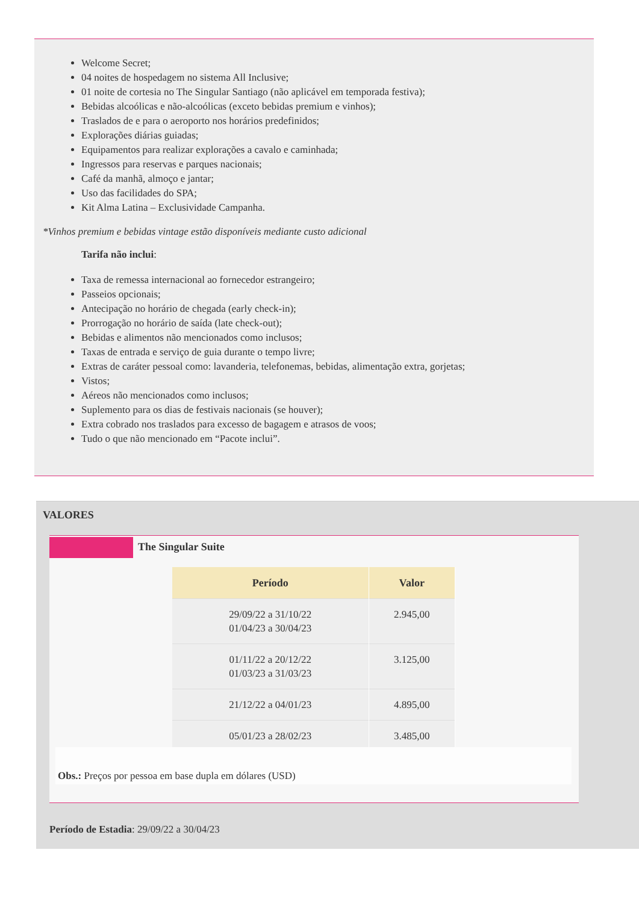Welcome Secret;
04 noites de hospedagem no sistema All Inclusive;
01 noite de cortesia no The Singular Santiago (não aplicável em temporada festiva);
Bebidas alcoólicas e não-alcoólicas (exceto bebidas premium e vinhos);
Traslados de e para o aeroporto nos horários predefinidos;
Explorações diárias guiadas;
Equipamentos para realizar explorações a cavalo e caminhada;
Ingressos para reservas e parques nacionais;
Café da manhã, almoço e jantar;
Uso das facilidades do SPA;
Kit Alma Latina – Exclusividade Campanha.
*Vinhos premium e bebidas vintage estão disponíveis mediante custo adicional
Tarifa não inclui:
Taxa de remessa internacional ao fornecedor estrangeiro;
Passeios opcionais;
Antecipação no horário de chegada (early check-in);
Prorrogação no horário de saída (late check-out);
Bebidas e alimentos não mencionados como inclusos;
Taxas de entrada e serviço de guia durante o tempo livre;
Extras de caráter pessoal como: lavanderia, telefonemas, bebidas, alimentação extra, gorjetas;
Vistos;
Aéreos não mencionados como inclusos;
Suplemento para os dias de festivais nacionais (se houver);
Extra cobrado nos traslados para excesso de bagagem e atrasos de voos;
Tudo o que não mencionado em “Pacote inclui”.
VALORES
The Singular Suite
| Período | Valor |
| --- | --- |
| 29/09/22 a 31/10/22 01/04/23 a 30/04/23 | 2.945,00 |
| 01/11/22 a 20/12/22 01/03/23 a 31/03/23 | 3.125,00 |
| 21/12/22 a 04/01/23 | 4.895,00 |
| 05/01/23 a 28/02/23 | 3.485,00 |
Obs.: Preços por pessoa em base dupla em dólares (USD)
Período de Estadia: 29/09/22 a 30/04/23